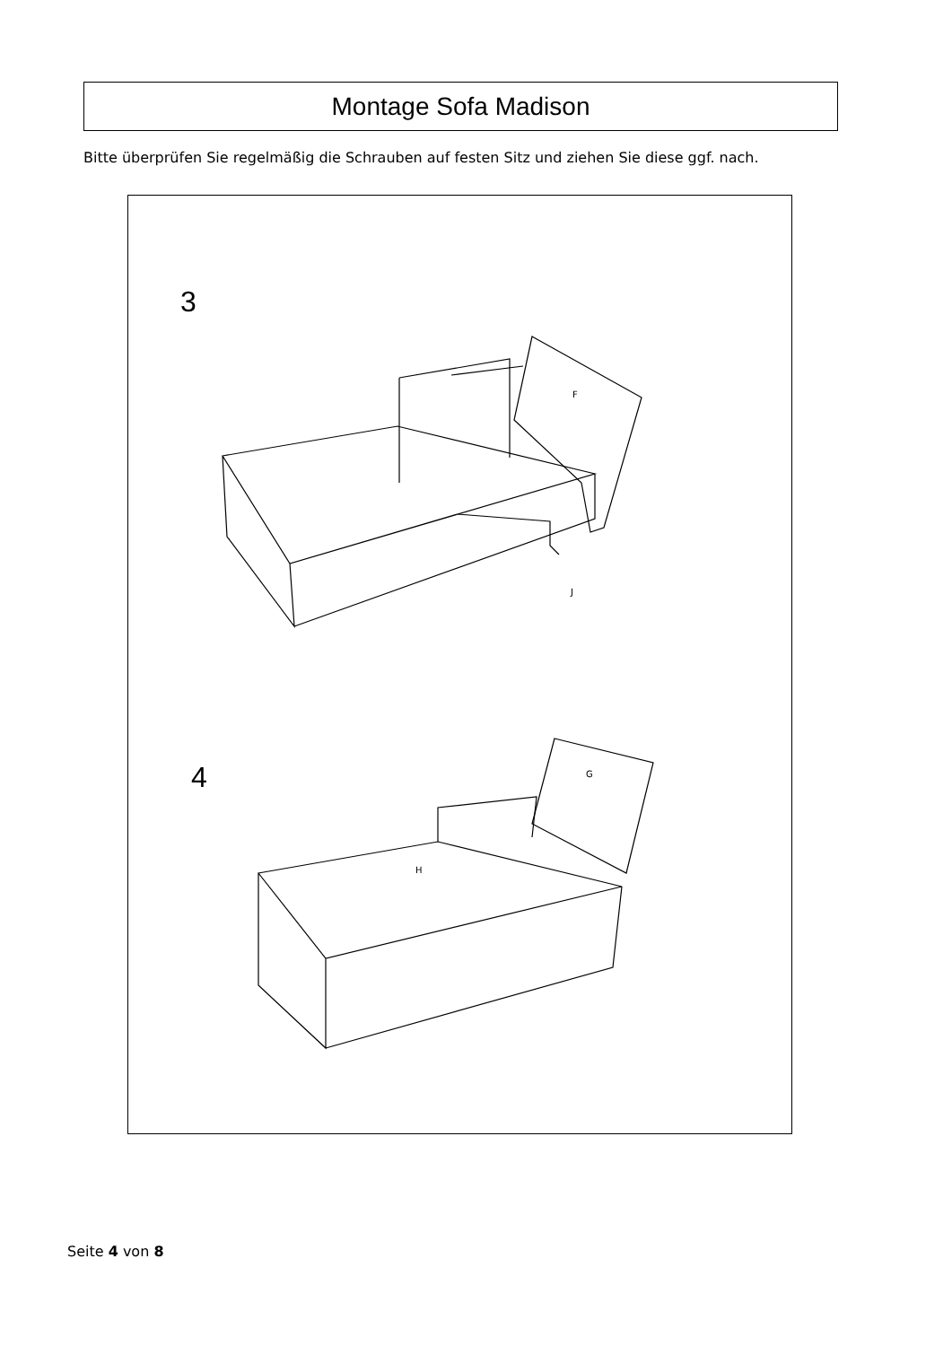Montage Sofa Madison
Bitte überprüfen Sie regelmäßig die Schrauben auf festen Sitz und ziehen Sie diese ggf. nach.
3
4
J
F
H
G
Seite 4 von 8